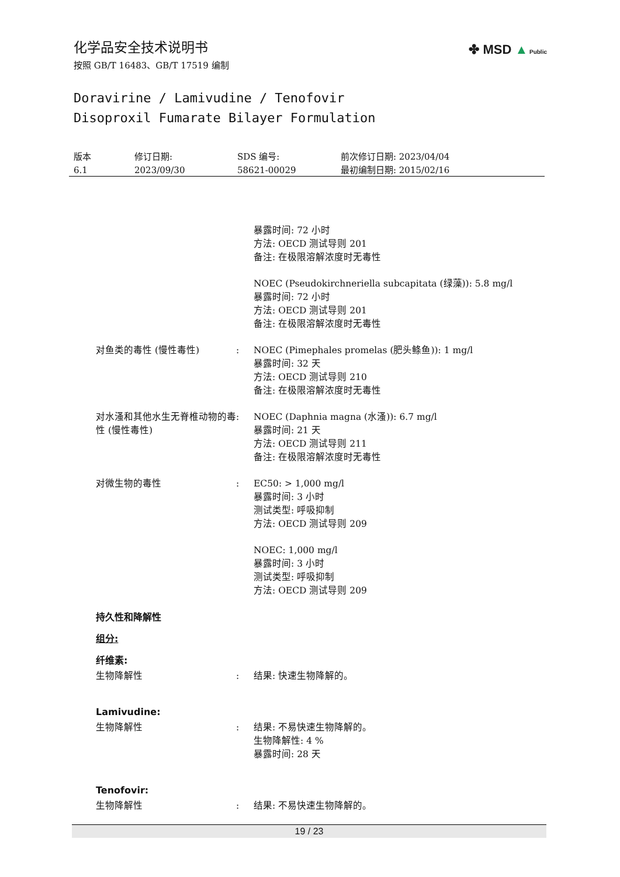✤ MSD ▲ Public
化学品安全技术说明书
按照 GB/T 16483、GB/T 17519 编制
Doravirine / Lamivudine / Tenofovir
Disoproxil Fumarate Bilayer Formulation
版本
6.1
修订日期:
2023/09/30
SDS 编号:
58621-00029
前次修订日期: 2023/04/04
最初编制日期: 2015/02/16
暴露时间: 72 小时
方法: OECD 测试导则 201
备注: 在极限溶解浓度时无毒性
NOEC (Pseudokirchneriella subcapitata (绿藻)): 5.8 mg/l
暴露时间: 72 小时
方法: OECD 测试导则 201
备注: 在极限溶解浓度时无毒性
对鱼类的毒性 (慢性毒性) : NOEC (Pimephales promelas (肥头鲦鱼)): 1 mg/l
暴露时间: 32 天
方法: OECD 测试导则 210
备注: 在极限溶解浓度时无毒性
对水溞和其他水生无脊椎动物的毒性 (慢性毒性)
: NOEC (Daphnia magna (水溞)): 6.7 mg/l
暴露时间: 21 天
方法: OECD 测试导则 211
备注: 在极限溶解浓度时无毒性
对微生物的毒性 : EC50: > 1,000 mg/l
暴露时间: 3 小时
测试类型: 呼吸抑制
方法: OECD 测试导则 209
NOEC: 1,000 mg/l
暴露时间: 3 小时
测试类型: 呼吸抑制
方法: OECD 测试导则 209
持久性和降解性
组分:
纤维素:
生物降解性 : 结果: 快速生物降解的。
Lamivudine:
生物降解性 : 结果: 不易快速生物降解的。
生物降解性: 4 %
暴露时间: 28 天
Tenofovir:
生物降解性 : 结果: 不易快速生物降解的。
19 / 23